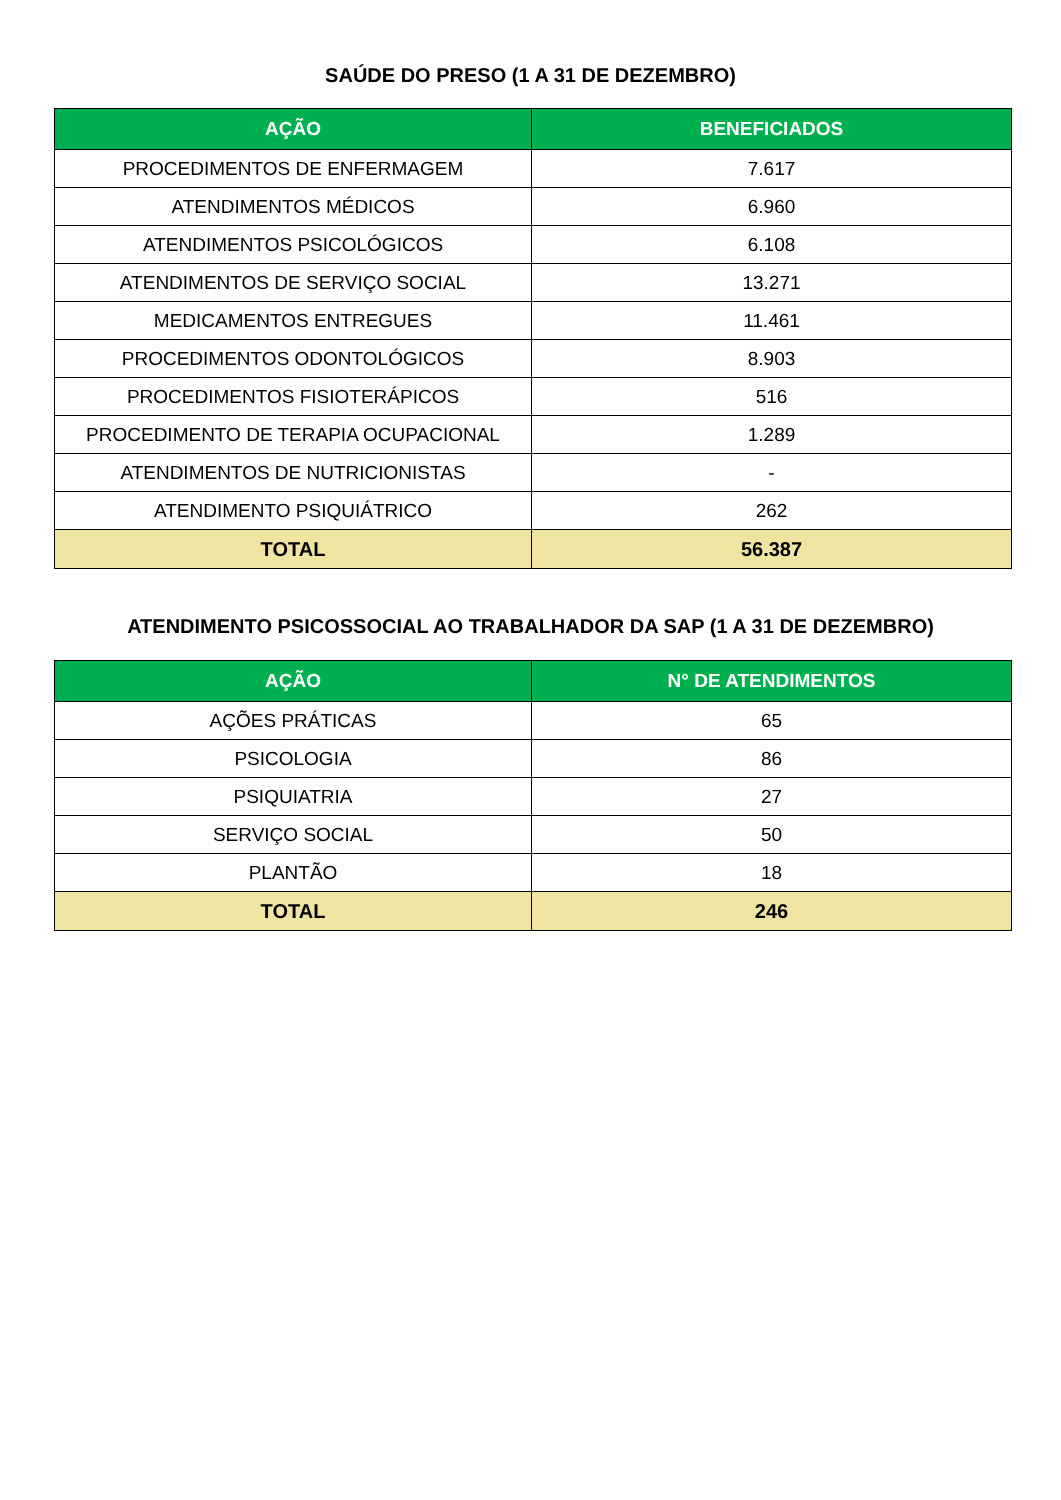SAÚDE DO PRESO (1 A 31 DE DEZEMBRO)
| AÇÃO | BENEFICIADOS |
| --- | --- |
| PROCEDIMENTOS DE ENFERMAGEM | 7.617 |
| ATENDIMENTOS MÉDICOS | 6.960 |
| ATENDIMENTOS PSICOLÓGICOS | 6.108 |
| ATENDIMENTOS DE SERVIÇO SOCIAL | 13.271 |
| MEDICAMENTOS ENTREGUES | 11.461 |
| PROCEDIMENTOS ODONTOLÓGICOS | 8.903 |
| PROCEDIMENTOS FISIOTERÁPICOS | 516 |
| PROCEDIMENTO DE TERAPIA OCUPACIONAL | 1.289 |
| ATENDIMENTOS DE NUTRICIONISTAS | - |
| ATENDIMENTO PSIQUIÁTRICO | 262 |
| TOTAL | 56.387 |
ATENDIMENTO PSICOSSOCIAL AO TRABALHADOR DA SAP (1 A 31 DE DEZEMBRO)
| AÇÃO | N° DE ATENDIMENTOS |
| --- | --- |
| AÇÕES PRÁTICAS | 65 |
| PSICOLOGIA | 86 |
| PSIQUIATRIA | 27 |
| SERVIÇO SOCIAL | 50 |
| PLANTÃO | 18 |
| TOTAL | 246 |